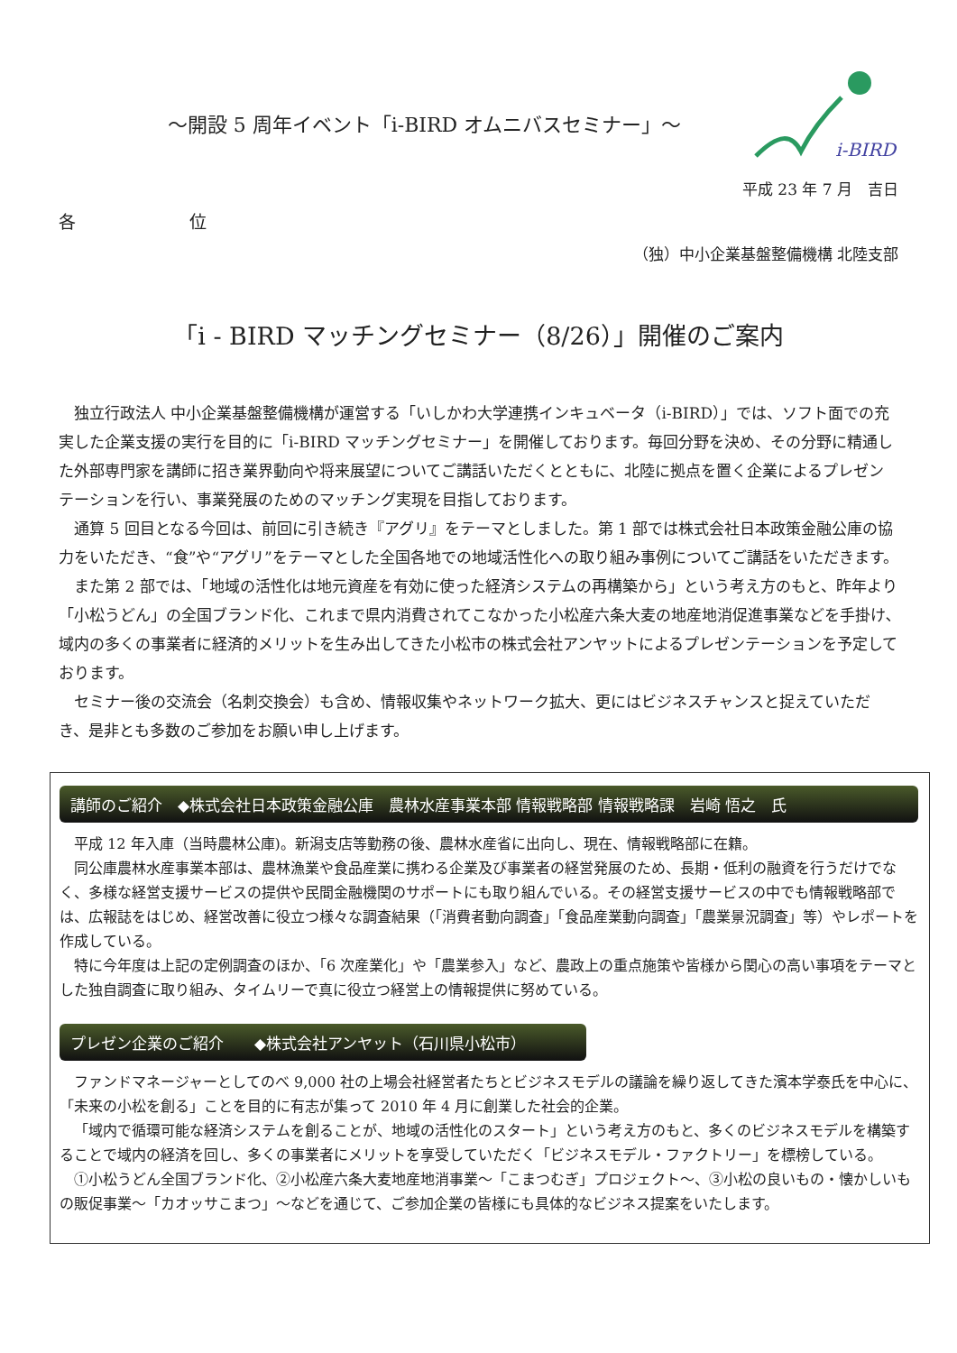i-BIRD
〜開設 5 周年イベント「i-BIRD オムニバスセミナー」〜
平成 23 年 7 月　吉日
各 位
（独）中小企業基盤整備機構 北陸支部
「i - BIRD マッチングセミナー（8/26）」開催のご案内
独立行政法人 中小企業基盤整備機構が運営する「いしかわ大学連携インキュベータ（i-BIRD）」では、ソフト面での充実した企業支援の実行を目的に「i-BIRD マッチングセミナー」を開催しております。毎回分野を決め、その分野に精通した外部専門家を講師に招き業界動向や将来展望についてご講話いただくとともに、北陸に拠点を置く企業によるプレゼンテーションを行い、事業発展のためのマッチング実現を目指しております。
通算 5 回目となる今回は、前回に引き続き『アグリ』をテーマとしました。第 1 部では株式会社日本政策金融公庫の協力をいただき、“食”や“アグリ”をテーマとした全国各地での地域活性化への取り組み事例についてご講話をいただきます。
また第 2 部では、「地域の活性化は地元資産を有効に使った経済システムの再構築から」という考え方のもと、昨年より「小松うどん」の全国ブランド化、これまで県内消費されてこなかった小松産六条大麦の地産地消促進事業などを手掛け､域内の多くの事業者に経済的メリットを生み出してきた小松市の株式会社アンヤットによるプレゼンテーションを予定しております。
セミナー後の交流会（名刺交換会）も含め、情報収集やネットワーク拡大、更にはビジネスチャンスと捉えていただき、是非とも多数のご参加をお願い申し上げます。
講師のご紹介　◆株式会社日本政策金融公庫　農林水産事業本部 情報戦略部 情報戦略課　岩崎 悟之　氏
平成 12 年入庫（当時農林公庫)。新潟支店等勤務の後、農林水産省に出向し、現在、情報戦略部に在籍。
同公庫農林水産事業本部は、農林漁業や食品産業に携わる企業及び事業者の経営発展のため、長期・低利の融資を行うだけでなく、多様な経営支援サービスの提供や民間金融機関のサポートにも取り組んでいる。その経営支援サービスの中でも情報戦略部では、広報誌をはじめ、経営改善に役立つ様々な調査結果（「消費者動向調査」「食品産業動向調査」「農業景況調査」等）やレポートを作成している。
特に今年度は上記の定例調査のほか、「6 次産業化」や「農業参入」など、農政上の重点施策や皆様から関心の高い事項をテーマとした独自調査に取り組み、タイムリーで真に役立つ経営上の情報提供に努めている。
プレゼン企業のご紹介　　◆株式会社アンヤット（石川県小松市）
ファンドマネージャーとしてのべ 9,000 社の上場会社経営者たちとビジネスモデルの議論を繰り返してきた濱本学泰氏を中心に、「未来の小松を創る」ことを目的に有志が集って 2010 年 4 月に創業した社会的企業。
「域内で循環可能な経済システムを創ることが、地域の活性化のスタート」という考え方のもと、多くのビジネスモデルを構築することで域内の経済を回し、多くの事業者にメリットを享受していただく「ビジネスモデル・ファクトリー」を標榜している。
①小松うどん全国ブランド化、②小松産六条大麦地産地消事業〜「こまつむぎ」プロジェクト〜、③小松の良いもの・懐かしいもの販促事業〜「カオッサこまつ」〜などを通じて、ご参加企業の皆様にも具体的なビジネス提案をいたします。